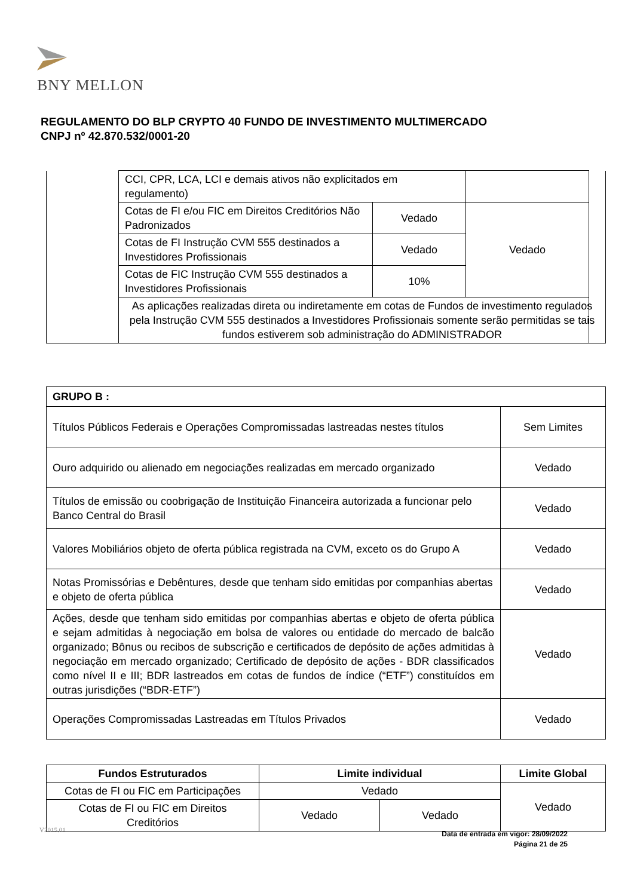BNY MELLON
REGULAMENTO DO BLP CRYPTO 40 FUNDO DE INVESTIMENTO MULTIMERCADO
CNPJ nº 42.870.532/0001-20
| | CCI, CPR, LCA, LCI e demais ativos não explicitados em regulamento) | | | |
| | Cotas de FI e/ou FIC em Direitos Creditórios Não Padronizados | Vedado | Vedado | |
| | Cotas de FI Instrução CVM 555 destinados a Investidores Profissionais | Vedado | | |
| | Cotas de FIC Instrução CVM 555 destinados a Investidores Profissionais | 10% | | |
| | As aplicações realizadas direta ou indiretamente em cotas de Fundos de investimento regulados pela Instrução CVM 555 destinados a Investidores Profissionais somente serão permitidas se tais fundos estiverem sob administração do ADMINISTRADOR | | | |
| GRUPO B : | |
| Títulos Públicos Federais e Operações Compromissadas lastreadas nestes títulos | Sem Limites |
| Ouro adquirido ou alienado em negociações realizadas em mercado organizado | Vedado |
| Títulos de emissão ou coobrigação de Instituição Financeira autorizada a funcionar pelo Banco Central do Brasil | Vedado |
| Valores Mobiliários objeto de oferta pública registrada na CVM, exceto os do Grupo A | Vedado |
| Notas Promissórias e Debêntures, desde que tenham sido emitidas por companhias abertas e objeto de oferta pública | Vedado |
| Ações, desde que tenham sido emitidas por companhias abertas e objeto de oferta pública e sejam admitidas à negociação em bolsa de valores ou entidade do mercado de balcão organizado; Bônus ou recibos de subscrição e certificados de depósito de ações admitidas à negociação em mercado organizado; Certificado de depósito de ações - BDR classificados como nível II e III; BDR lastreados em cotas de fundos de índice (“ETF”) constituídos em outras jurisdições (“BDR-ETF”) | Vedado |
| Operações Compromissadas Lastreadas em Títulos Privados | Vedado |
| Fundos Estruturados | Limite individual | | Limite Global |
| --- | --- | --- | --- |
| Cotas de FI ou FIC em Participações | Vedado | | Vedado |
| Cotas de FI ou FIC em Direitos Creditórios | Vedado | Vedado | |
V2015.01
Data de entrada em vigor: 28/09/2022
Página 21 de 25